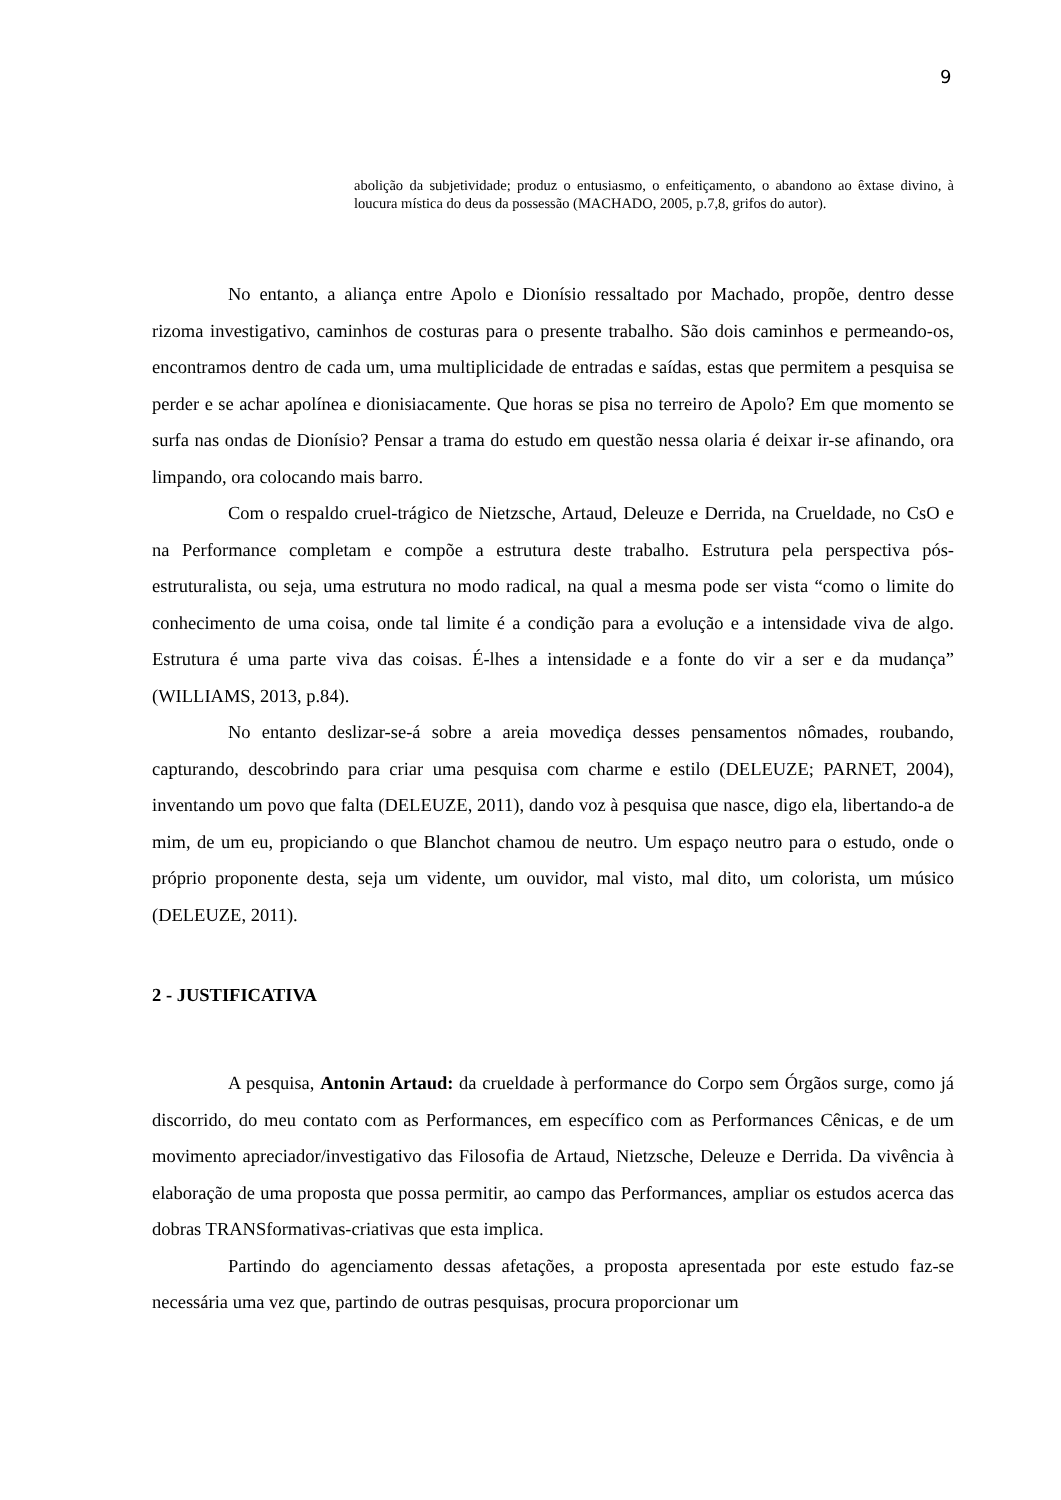9
abolição da subjetividade; produz o entusiasmo, o enfeitiçamento, o abandono ao êxtase divino, à loucura mística do deus da possessão (MACHADO, 2005, p.7,8, grifos do autor).
No entanto, a aliança entre Apolo e Dionísio ressaltado por Machado, propõe, dentro desse rizoma investigativo, caminhos de costuras para o presente trabalho. São dois caminhos e permeando-os, encontramos dentro de cada um, uma multiplicidade de entradas e saídas, estas que permitem a pesquisa se perder e se achar apolínea e dionisiacamente. Que horas se pisa no terreiro de Apolo? Em que momento se surfa nas ondas de Dionísio? Pensar a trama do estudo em questão nessa olaria é deixar ir-se afinando, ora limpando, ora colocando mais barro.
Com o respaldo cruel-trágico de Nietzsche, Artaud, Deleuze e Derrida, na Crueldade, no CsO e na Performance completam e compõe a estrutura deste trabalho. Estrutura pela perspectiva pós-estruturalista, ou seja, uma estrutura no modo radical, na qual a mesma pode ser vista “como o limite do conhecimento de uma coisa, onde tal limite é a condição para a evolução e a intensidade viva de algo. Estrutura é uma parte viva das coisas. É-lhes a intensidade e a fonte do vir a ser e da mudança” (WILLIAMS, 2013, p.84).
No entanto deslizar-se-á sobre a areia movediça desses pensamentos nômades, roubando, capturando, descobrindo para criar uma pesquisa com charme e estilo (DELEUZE; PARNET, 2004), inventando um povo que falta (DELEUZE, 2011), dando voz à pesquisa que nasce, digo ela, libertando-a de mim, de um eu, propiciando o que Blanchot chamou de neutro. Um espaço neutro para o estudo, onde o próprio proponente desta, seja um vidente, um ouvidor, mal visto, mal dito, um colorista, um músico (DELEUZE, 2011).
2 - JUSTIFICATIVA
A pesquisa, Antonin Artaud: da crueldade à performance do Corpo sem Órgãos surge, como já discorrido, do meu contato com as Performances, em específico com as Performances Cênicas, e de um movimento apreciador/investigativo das Filosofia de Artaud, Nietzsche, Deleuze e Derrida. Da vivência à elaboração de uma proposta que possa permitir, ao campo das Performances, ampliar os estudos acerca das dobras TRANSformativas-criativas que esta implica.
Partindo do agenciamento dessas afetações, a proposta apresentada por este estudo faz-se necessária uma vez que, partindo de outras pesquisas, procura proporcionar um